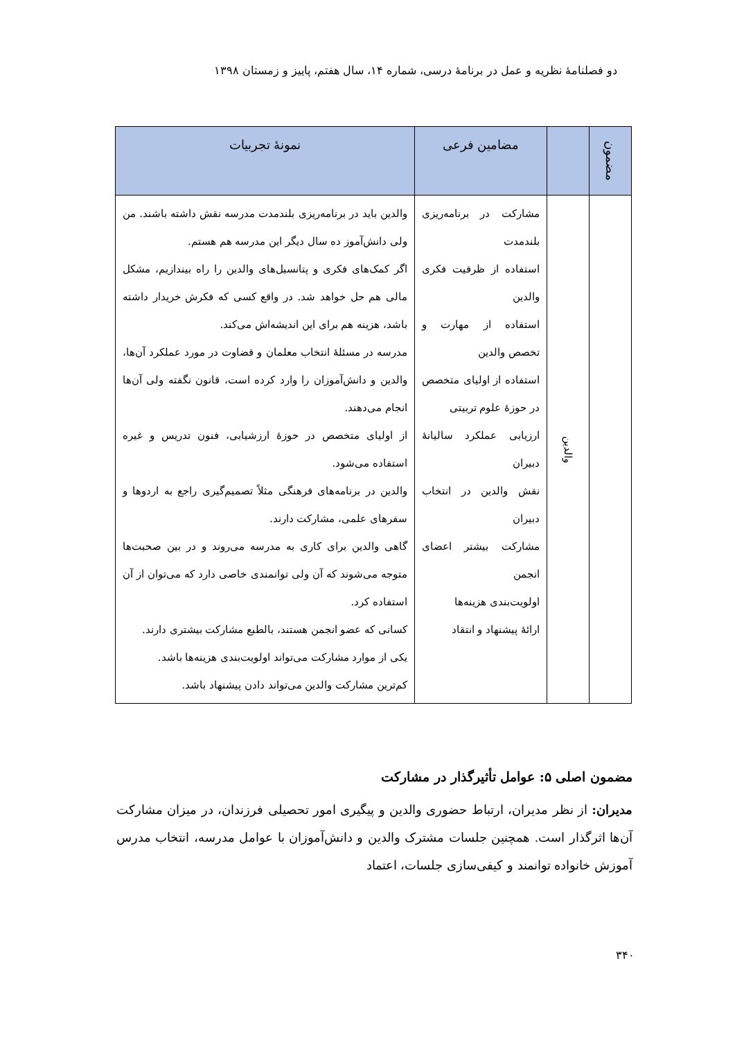دو فصلنامهٔ نظریه و عمل در برنامهٔ درسی، شماره ۱۴، سال هفتم، پاییز و زمستان ۱۳۹۸
| مضمون | | مضامین فرعی | نمونهٔ تجربیات |
| --- | --- | --- | --- |
| | والدین | مشارکت در برنامه‌ریزی بلندمدت استفاده از ظرفیت فکری والدین استفاده از مهارت و تخصص والدین استفاده از اولیای متخصص در حوزهٔ علوم تربیتی ارزیابی عملکرد سالیانهٔ دبیران نقش والدین در انتخاب دبیران مشارکت بیشتر اعضای انجمن اولویت‌بندی هزینه‌ها ارائهٔ پیشنهاد و انتقاد | والدین باید در برنامه‌ریزی بلندمدت مدرسه نقش داشته باشند. من ولی دانش‌آموز ده سال دیگر این مدرسه هم هستم. اگر کمک‌های فکری و پتانسیل‌های والدین را راه بیندازیم، مشکل مالی هم حل خواهد شد. در واقع کسی که فکرش خریدار داشته باشد، هزینه هم برای این اندیشه‌اش می‌کند. مدرسه در مسئلهٔ انتخاب معلمان و قضاوت در مورد عملکرد آن‌ها، والدین و دانش‌آموزان را وارد کرده است، قانون نگفته ولی آن‌ها انجام می‌دهند. از اولیای متخصص در حوزهٔ ارزشیابی، فنون تدریس و غیره استفاده می‌شود. والدین در برنامه‌های فرهنگی مثلاً تصمیم‌گیری راجع به اردوها و سفرهای علمی، مشارکت دارند. گاهی والدین برای کاری به مدرسه می‌روند و در بین صحبت‌ها متوجه می‌شوند که آن ولی توانمندی خاصی دارد که می‌توان از آن استفاده کرد. کسانی که عضو انجمن هستند، بالطبع مشارکت بیشتری دارند. یکی از موارد مشارکت می‌تواند اولویت‌بندی هزینه‌ها باشد. کم‌ترین مشارکت والدین می‌تواند دادن پیشنهاد باشد. |
مضمون اصلی ۵: عوامل تأثیرگذار در مشارکت
مدیران: از نظر مدیران، ارتباط حضوری والدین و پیگیری امور تحصیلی فرزندان، در میزان مشارکت آن‌ها اثرگذار است. همچنین جلسات مشترک والدین و دانش‌آموزان با عوامل مدرسه، انتخاب مدرس آموزش خانواده توانمند و کیفی‌سازی جلسات، اعتماد
۳۴۰